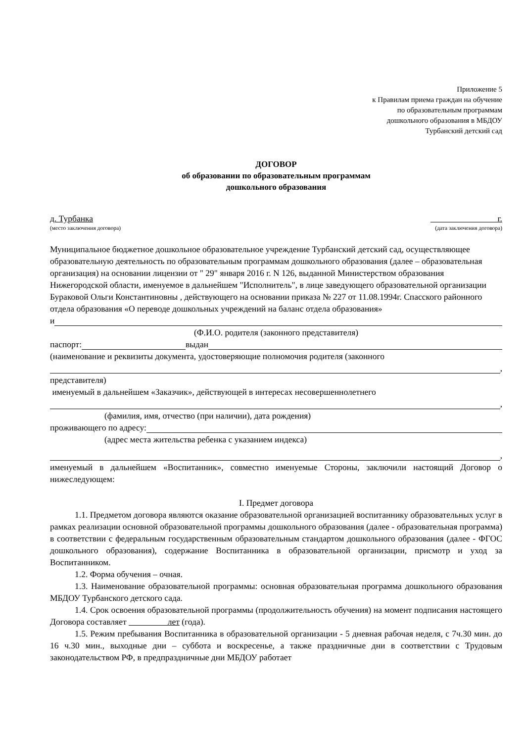Приложение 5
к Правилам приема граждан на обучение
по образовательным программам
дошкольного образования в МБДОУ
Турбанский детский сад
ДОГОВОР
об образовании по образовательным программам
дошкольного образования
д. Турбанка г.
(место заключения договора) (дата заключения договора)
Муниципальное бюджетное дошкольное образовательное учреждение Турбанский детский сад, осуществляющее образовательную деятельность по образовательным программам дошкольного образования (далее – образовательная организация) на основании лицензии от " 29" января 2016 г. N 126, выданной Министерством образования Нижегородской области, именуемое в дальнейшем "Исполнитель", в лице заведующего образовательной организации Бураковой Ольги Константиновны , действующего на основании приказа № 227 от 11.08.1994г. Спасского районного отдела образования «О переводе дошкольных учреждений на баланс отдела образования»
и
(Ф.И.О. родителя (законного представителя)
паспорт: выдан
(наименование и реквизиты документа, удостоверяющие полномочия родителя (законного
,
представителя)
именуемый в дальнейшем «Заказчик», действующей в интересах несовершеннолетнего
,
(фамилия, имя, отчество (при наличии), дата рождения)
проживающего по адресу:
(адрес места жительства ребенка с указанием индекса)
,
именуемый в дальнейшем «Воспитанник», совместно именуемые Стороны, заключили настоящий Договор о нижеследующем:
I. Предмет договора
1.1. Предметом договора являются оказание образовательной организацией воспитаннику образовательных услуг в рамках реализации основной образовательной программы дошкольного образования (далее - образовательная программа) в соответствии с федеральным государственным образовательным стандартом дошкольного образования (далее - ФГОС дошкольного образования), содержание Воспитанника в образовательной организации, присмотр и уход за Воспитанником.
1.2. Форма обучения – очная.
1.3. Наименование образовательной программы: основная образовательная программа дошкольного образования МБДОУ Турбанского детского сада.
1.4. Срок освоения образовательной программы (продолжительность обучения) на момент подписания настоящего Договора составляет лет (года).
1.5. Режим пребывания Воспитанника в образовательной организации - 5 дневная рабочая неделя, с 7ч.30 мин. до 16 ч.30 мин., выходные дни – суббота и воскресенье, а также праздничные дни в соответствии с Трудовым законодательством РФ, в предпраздничные дни МБДОУ работает